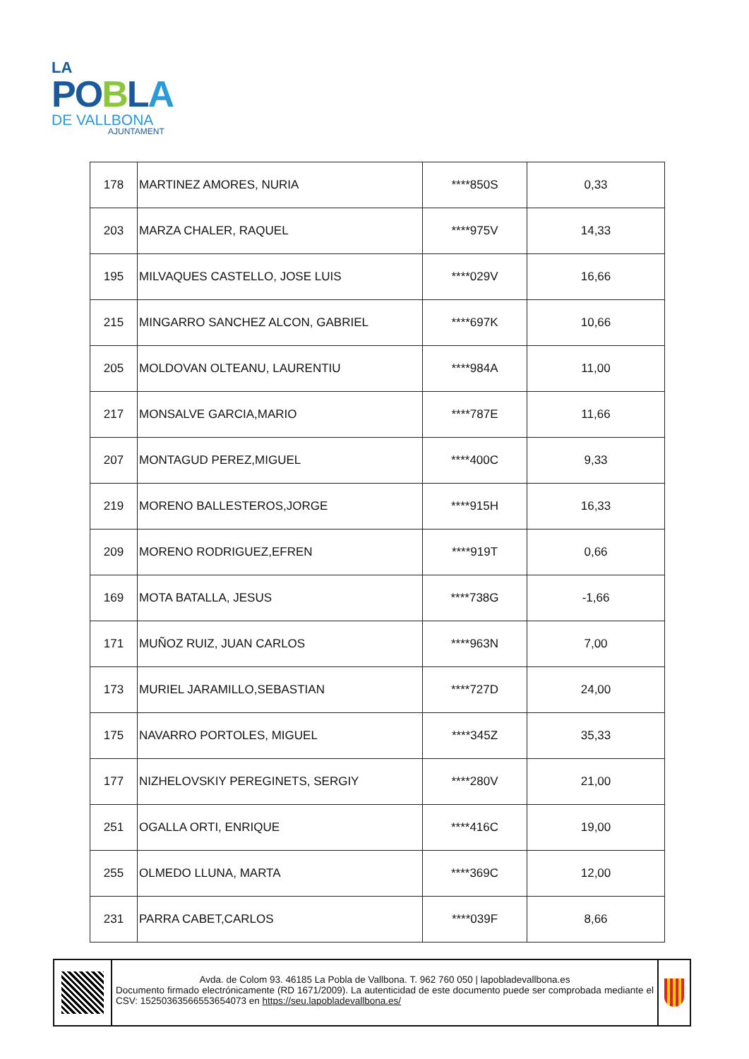LA
PO BLA
DE VALLBONA
AJUNTAMENT
| 178 | MARTINEZ AMORES, NURIA | ****850S | 0,33 |
| 203 | MARZA CHALER, RAQUEL | ****975V | 14,33 |
| 195 | MILVAQUES CASTELLO, JOSE LUIS | ****029V | 16,66 |
| 215 | MINGARRO SANCHEZ ALCON, GABRIEL | ****697K | 10,66 |
| 205 | MOLDOVAN OLTEANU, LAURENTIU | ****984A | 11,00 |
| 217 | MONSALVE GARCIA,MARIO | ****787E | 11,66 |
| 207 | MONTAGUD PEREZ,MIGUEL | ****400C | 9,33 |
| 219 | MORENO BALLESTEROS,JORGE | ****915H | 16,33 |
| 209 | MORENO RODRIGUEZ,EFREN | ****919T | 0,66 |
| 169 | MOTA BATALLA, JESUS | ****738G | -1,66 |
| 171 | MUÑOZ RUIZ, JUAN CARLOS | ****963N | 7,00 |
| 173 | MURIEL JARAMILLO,SEBASTIAN | ****727D | 24,00 |
| 175 | NAVARRO PORTOLES, MIGUEL | ****345Z | 35,33 |
| 177 | NIZHELOVSKIY PEREGINETS, SERGIY | ****280V | 21,00 |
| 251 | OGALLA ORTI, ENRIQUE | ****416C | 19,00 |
| 255 | OLMEDO LLUNA, MARTA | ****369C | 12,00 |
| 231 | PARRA CABET,CARLOS | ****039F | 8,66 |
Avda. de Colom 93. 46185 La Pobla de Vallbona. T. 962 760 050 | lapobladevallbona.es
Documento firmado electrónicamente (RD 1671/2009). La autenticidad de este documento puede ser comprobada mediante el CSV: 15250363566553654073 en https://seu.lapobladevallbona.es/